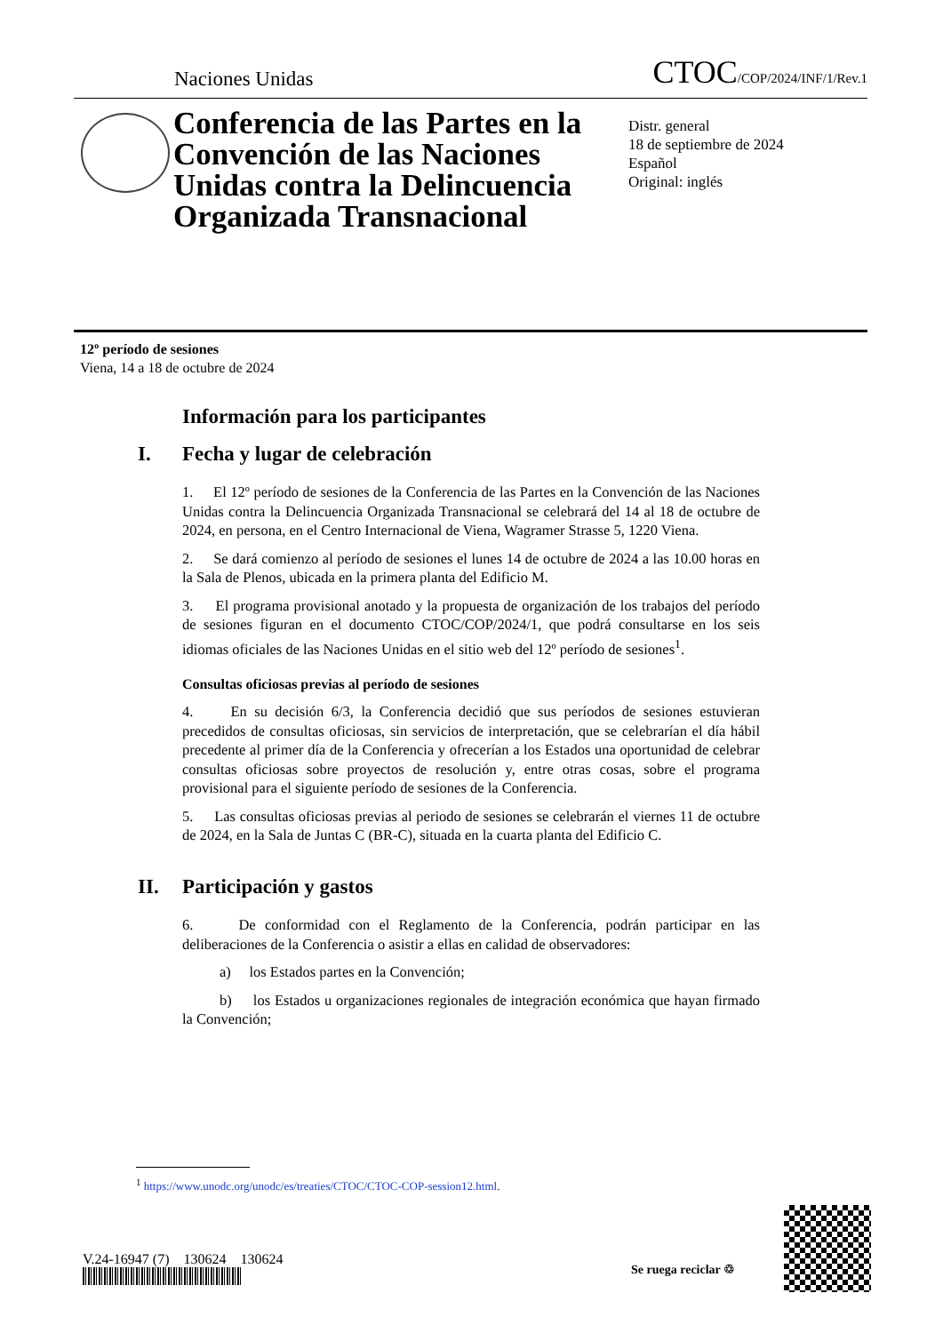Naciones Unidas
CTOC/COP/2024/INF/1/Rev.1
Conferencia de las Partes en la Convención de las Naciones Unidas contra la Delincuencia Organizada Transnacional
Distr. general
18 de septiembre de 2024
Español
Original: inglés
12º período de sesiones
Viena, 14 a 18 de octubre de 2024
Información para los participantes
I. Fecha y lugar de celebración
1. El 12º período de sesiones de la Conferencia de las Partes en la Convención de las Naciones Unidas contra la Delincuencia Organizada Transnacional se celebrará del 14 al 18 de octubre de 2024, en persona, en el Centro Internacional de Viena, Wagramer Strasse 5, 1220 Viena.
2. Se dará comienzo al período de sesiones el lunes 14 de octubre de 2024 a las 10.00 horas en la Sala de Plenos, ubicada en la primera planta del Edificio M.
3. El programa provisional anotado y la propuesta de organización de los trabajos del período de sesiones figuran en el documento CTOC/COP/2024/1, que podrá consultarse en los seis idiomas oficiales de las Naciones Unidas en el sitio web del 12º período de sesiones<sup>1</sup>.
Consultas oficiosas previas al período de sesiones
4. En su decisión 6/3, la Conferencia decidió que sus períodos de sesiones estuvieran precedidos de consultas oficiosas, sin servicios de interpretación, que se celebrarían el día hábil precedente al primer día de la Conferencia y ofrecerían a los Estados una oportunidad de celebrar consultas oficiosas sobre proyectos de resolución y, entre otras cosas, sobre el programa provisional para el siguiente período de sesiones de la Conferencia.
5. Las consultas oficiosas previas al periodo de sesiones se celebrarán el viernes 11 de octubre de 2024, en la Sala de Juntas C (BR-C), situada en la cuarta planta del Edificio C.
II. Participación y gastos
6. De conformidad con el Reglamento de la Conferencia, podrán participar en las deliberaciones de la Conferencia o asistir a ellas en calidad de observadores:
a) los Estados partes en la Convención;
b) los Estados u organizaciones regionales de integración económica que hayan firmado la Convención;
<sup>1</sup> https://www.unodc.org/unodc/es/treaties/CTOC/CTOC-COP-session12.html.
V.24-16947 (7) 130624 130624
Se ruega reciclar ♲